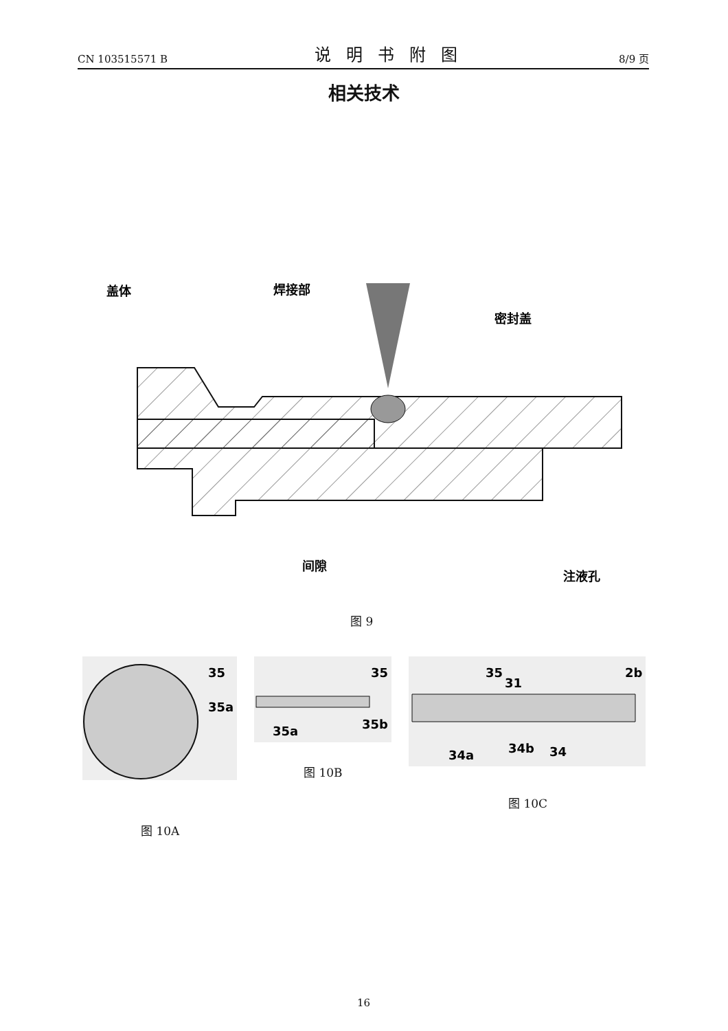CN 103515571 B 说明书附图 8/9 页
相关技术
盖体
焊接部
密封盖
间隙
注液孔
图 9
35
35a
图 10A
35
35a
35b
图 10B
35
31
2b
34a
34b
34
图 10C
16